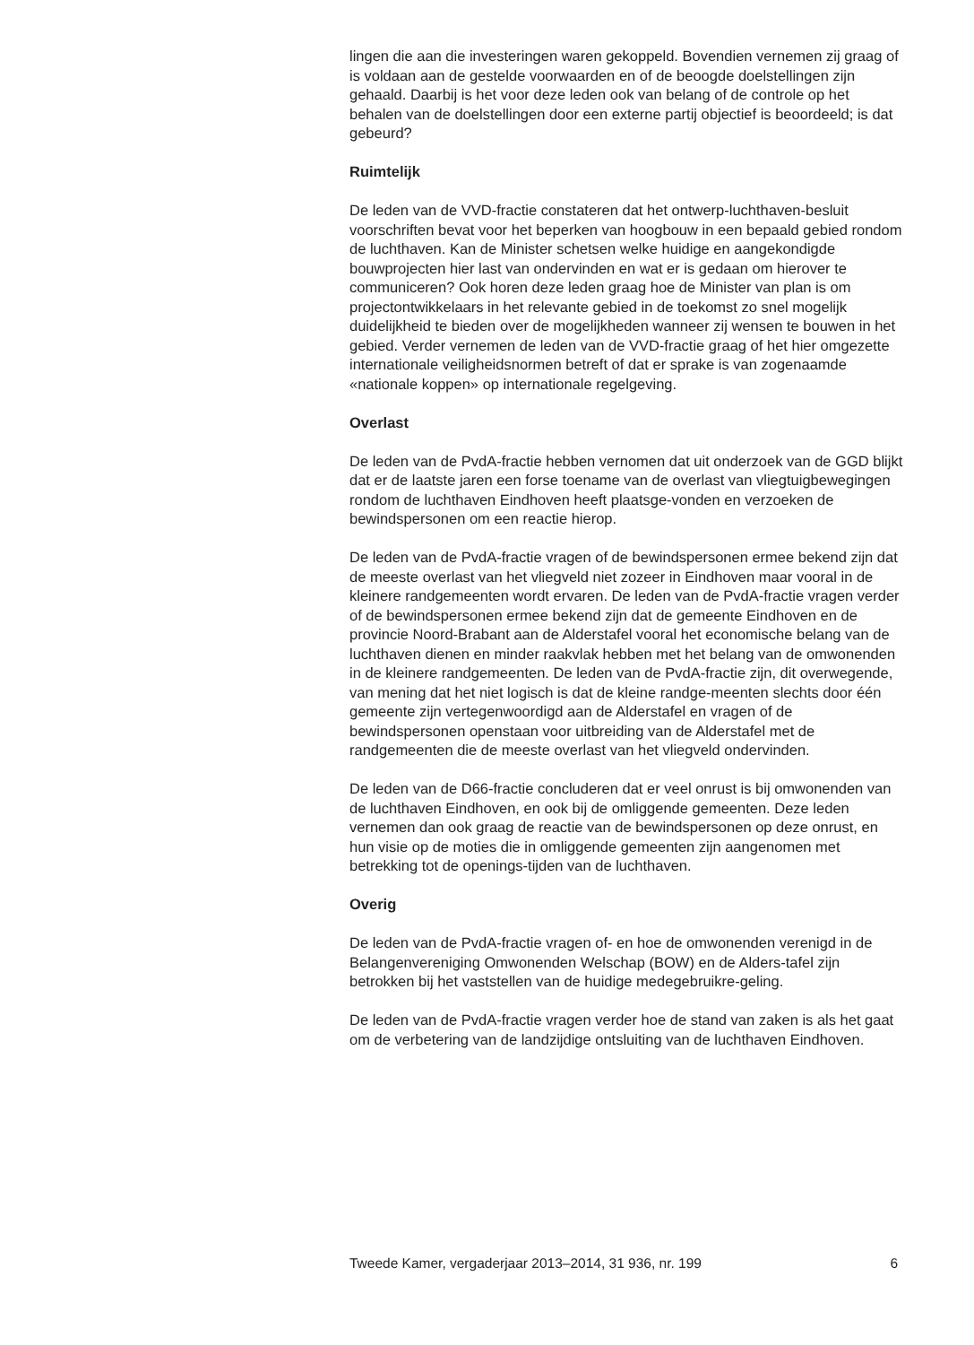lingen die aan die investeringen waren gekoppeld. Bovendien vernemen zij graag of is voldaan aan de gestelde voorwaarden en of de beoogde doelstellingen zijn gehaald. Daarbij is het voor deze leden ook van belang of de controle op het behalen van de doelstellingen door een externe partij objectief is beoordeeld; is dat gebeurd?
Ruimtelijk
De leden van de VVD-fractie constateren dat het ontwerp-luchthaven-besluit voorschriften bevat voor het beperken van hoogbouw in een bepaald gebied rondom de luchthaven. Kan de Minister schetsen welke huidige en aangekondigde bouwprojecten hier last van ondervinden en wat er is gedaan om hierover te communiceren? Ook horen deze leden graag hoe de Minister van plan is om projectontwikkelaars in het relevante gebied in de toekomst zo snel mogelijk duidelijkheid te bieden over de mogelijkheden wanneer zij wensen te bouwen in het gebied. Verder vernemen de leden van de VVD-fractie graag of het hier omgezette internationale veiligheidsnormen betreft of dat er sprake is van zogenaamde «nationale koppen» op internationale regelgeving.
Overlast
De leden van de PvdA-fractie hebben vernomen dat uit onderzoek van de GGD blijkt dat er de laatste jaren een forse toename van de overlast van vliegtuigbewegingen rondom de luchthaven Eindhoven heeft plaatsge-vonden en verzoeken de bewindspersonen om een reactie hierop.
De leden van de PvdA-fractie vragen of de bewindspersonen ermee bekend zijn dat de meeste overlast van het vliegveld niet zozeer in Eindhoven maar vooral in de kleinere randgemeenten wordt ervaren. De leden van de PvdA-fractie vragen verder of de bewindspersonen ermee bekend zijn dat de gemeente Eindhoven en de provincie Noord-Brabant aan de Alderstafel vooral het economische belang van de luchthaven dienen en minder raakvlak hebben met het belang van de omwonenden in de kleinere randgemeenten. De leden van de PvdA-fractie zijn, dit overwegende, van mening dat het niet logisch is dat de kleine randge-meenten slechts door één gemeente zijn vertegenwoordigd aan de Alderstafel en vragen of de bewindspersonen openstaan voor uitbreiding van de Alderstafel met de randgemeenten die de meeste overlast van het vliegveld ondervinden.
De leden van de D66-fractie concluderen dat er veel onrust is bij omwonenden van de luchthaven Eindhoven, en ook bij de omliggende gemeenten. Deze leden vernemen dan ook graag de reactie van de bewindspersonen op deze onrust, en hun visie op de moties die in omliggende gemeenten zijn aangenomen met betrekking tot de openings-tijden van de luchthaven.
Overig
De leden van de PvdA-fractie vragen of- en hoe de omwonenden verenigd in de Belangenvereniging Omwonenden Welschap (BOW) en de Alders-tafel zijn betrokken bij het vaststellen van de huidige medegebruikre-geling.
De leden van de PvdA-fractie vragen verder hoe de stand van zaken is als het gaat om de verbetering van de landzijdige ontsluiting van de luchthaven Eindhoven.
Tweede Kamer, vergaderjaar 2013–2014, 31 936, nr. 199 6